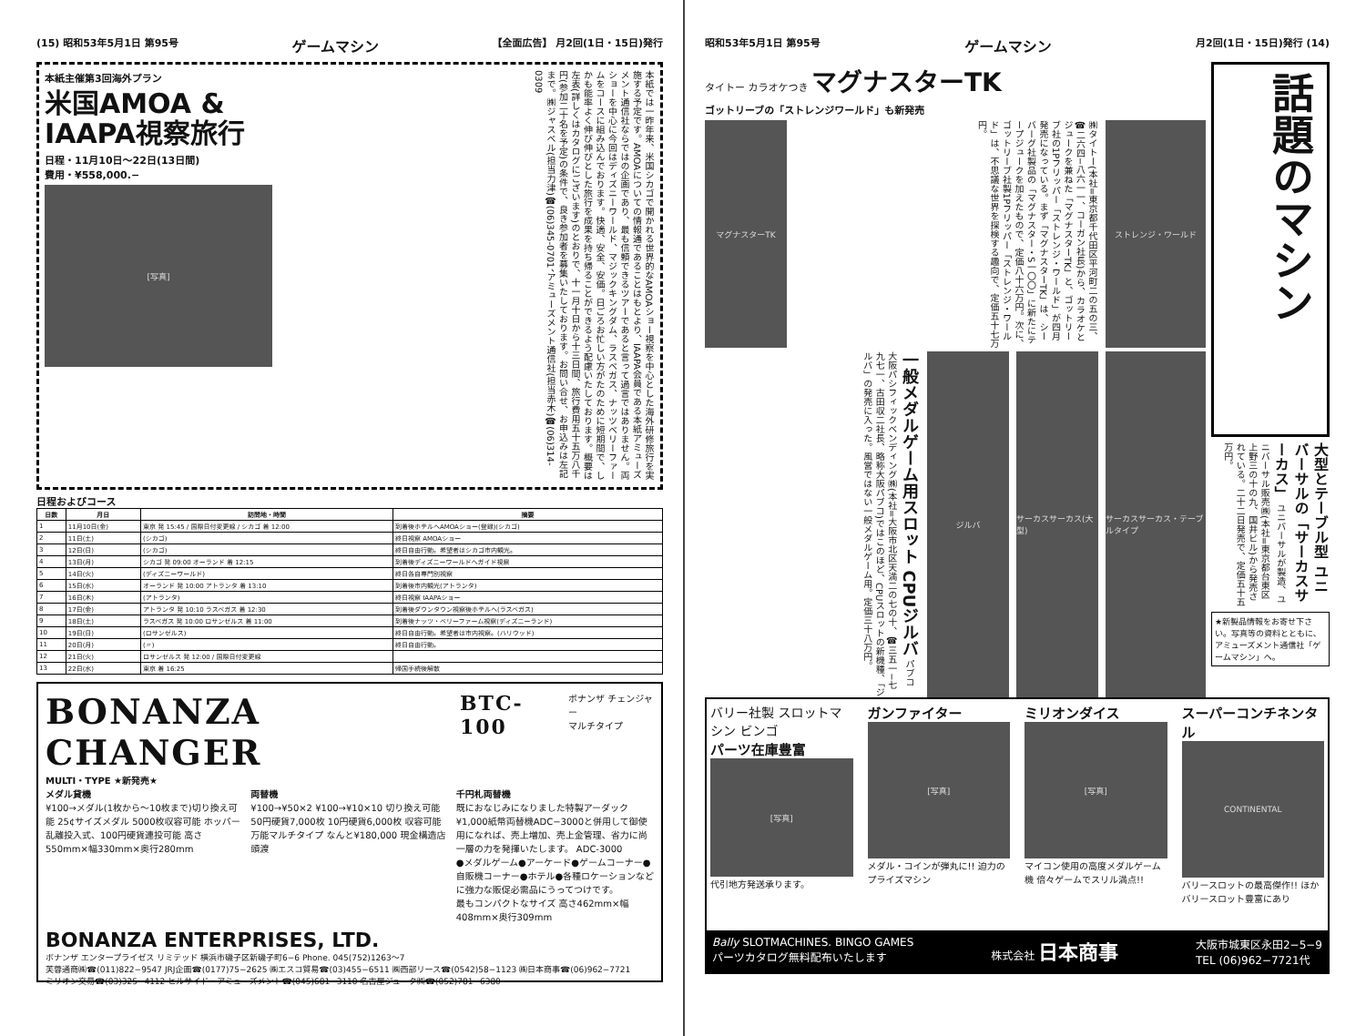(15) 昭和53年5月1日 第95号 ゲームマシン 【全面広告】 月2回(1日・15日)発行
本紙主催第3回海外プラン
米国AMOA & IAAPA視察旅行
日程・11月10日〜22日(13日間)
費用・¥558,000.−
[写真]
本紙では一昨年来、米国シカゴで開かれる世界的なAMOAショー視察を中心とした海外研修旅行を実施する予定です。AMOAについての情報通であることはもとより、IAAPA会員である本紙アミューズメント通信社ならではの企画であり、最も信頼できるツアーであると言って過言ではありません。両ショーを中心に今回はディズニーワールド、マジックキングダム、ラスベガス、ナッツベリーファームをコースに組み込んでおります。快適、安全、安価。日ごろお忙しい方がたのために短期間で、しかも能率よく伸び伸びとした旅行を成果を持ち帰ることができるよう配慮いたしております。概要は左表(詳しくはカタログにございます)のとおりで、十一月十日から十三日間、旅行費用五十五万八千円(参加二十名を予定)の条件で、良き参加者を募集いたしております。お問い合せ、お申込みは左記まで。㈱ジャスベル(担当力津)☎(06)345-0701、アミューズメント通信社(担当赤木)☎(06)314-0309
日程およびコース
| 日数 | 月日 | 訪問地・時間 | 摘要 |
| --- | --- | --- | --- |
| 1 | 11月10日(金) | 東京 発 15:45 / 国際日付変更線 / シカゴ 着 12:00 | 到着後ホテルへAMOAショー(登録)(シカゴ) |
| 2 | 11日(土) | (シカゴ) | 終日視察 AMOAショー |
| 3 | 12日(日) | (シカゴ) | 終日自由行動。希望者はシカゴ市内観光。 |
| 4 | 13日(月) | シカゴ 発 09:00 オーランド 着 12:15 | 到着後ディズニーワールドへガイド視察 |
| 5 | 14日(火) | (ディズニーワールド) | 終日各自専門別視察 |
| 6 | 15日(水) | オーランド 発 10:00 アトランタ 着 13:10 | 到着後市内観光(アトランタ) |
| 7 | 16日(木) | (アトランタ) | 終日視察 IAAPAショー |
| 8 | 17日(金) | アトランタ 発 10:10 ラスベガス 着 12:30 | 到着後ダウンタウン視察後ホテルへ(ラスベガス) |
| 9 | 18日(土) | ラスベガス 発 10:00 ロサンゼルス 着 11:00 | 到着後ナッツ・ベリーファーム視察(ディズニーランド) |
| 10 | 19日(日) | (ロサンゼルス) | 終日自由行動。希望者は市内視察。(ハリウッド) |
| 11 | 20日(月) | (〃) | 終日自由行動。 |
| 12 | 21日(火) | ロサンゼルス 発 12:00 / 国際日付変更線 | |
| 13 | 22日(水) | 東京 着 16:25 | 帰国手続後解散 |
BONANZA CHANGER BTC-100 ボナンザ チェンジャー
マルチタイプ
MULTI・TYPE ★新発売★
メダル貸機
¥100→メダル(1枚から〜10枚まで)切り換え可能 25¢サイズメダル 5000枚収容可能 ホッパー乱離投入式、100円硬貨連投可能 高さ550mm×幅330mm×奥行280mm
両替機
¥100→¥50×2 ¥100→¥10×10 切り換え可能 50円硬貨7,000枚 10円硬貨6,000枚 収容可能
万能マルチタイプ なんと¥180,000 現金構造店頭渡
千円札両替機
既におなじみになりました特製アーダック¥1,000紙幣両替機ADC−3000と併用して御使用になれば、売上増加、売上金管理、省力に尚一層の力を発揮いたします。 ADC-3000
●メダルゲーム●アーケード●ゲームコーナー●自販機コーナー●ホテル●各種ロケーションなどに強力な販促必需品にうってつけです。
最もコンパクトなサイズ 高さ462mm×幅408mm×奥行309mm
BONANZA ENTERPRISES, LTD.
ボナンザ エンタープライゼス リミテッド 横浜市磯子区新磯子町6−6 Phone. 045(752)1263〜7
芙蓉通商㈱☎(011)822−9547 JRJ企画☎(0177)75−2625 ㈱エスコ貿易☎(03)455−6511 ㈱西部リース☎(0542)58−1123 ㈱日本商事☎(06)962−7721
ミリオン交易☎(03)325−4112 ヒルサイド・アミューズメント☎(045)681−3110 名古屋ジューク㈱☎(052)781−6380
昭和53年5月1日 第95号 ゲームマシン 月2回(1日・15日)発行 (14)
タイトー カラオケつき マグナスターTK
ゴットリーブの「ストレンジワールド」も新発売
マグナスターTK
㈱タイトー(本社=東京都千代田区平河町二の五の三、☎二六四−八六一一、コーガン社長)から、カラオケとジュークを兼ねた「マグナスターTK」と、ゴットリーブ社の1Pフリッパー「ストレンジ・ワールド」が四月発売になっている。まず「マグナスターTK」は、シーバーグ社製品の「マグナスター・S一〇〇」に新たにテープジュークを加えたもので、定価八十六万円。次に、ゴットリーブ社製1Pフリッパー「ストレンジ・ワールド」は、不思議な世界を探検する趣向で、定価五十七万円。
ストレンジ・ワールド
一般メダルゲーム用スロット CPUジルバ パブコ　大阪パシフィックベンディング㈱(本社=大阪市北区天満二の七の十、☎三五一−七九七一、古田収二社長、略称大阪パブコ)ではこのほど、CPUスロットの新機種、「ジルバ」の発売に入った。風営ではない一般メダルゲーム用。定価三十八万円。
ジルバ サーカスサーカス(大型)
サーカスサーカス・テーブルタイプ
話題のマシン
大型とテーブル型 ユニバーサルの「サーカスサーカス」 ユニバーサルが製造、ユニバーサル販売㈱(本社=東京都台東区上野三の十の九、国井ビル)から発売されている。二十二日発売で、定価五十五万円。
★新製品情報をお寄せ下さい。写真等の資料とともに、アミューズメント通信社「ゲームマシン」へ。
バリー社製 スロットマシン ビンゴ
パーツ在庫豊富
[写真]
代引地方発送承ります。
ガンファイター
[写真]
メダル・コインが弾丸に!! 迫力のプライズマシン
ミリオンダイス
[写真]
マイコン使用の高度メダルゲーム機 倍々ゲームでスリル満点!!
スーパーコンチネンタル
CONTINENTAL
バリースロットの最高傑作!! ほかバリースロット豊富にあり
Bally SLOTMACHINES. BINGO GAMES
パーツカタログ無料配布いたします 株式会社 日本商事 大阪市城東区永田2−5−9
TEL (06)962−7721代